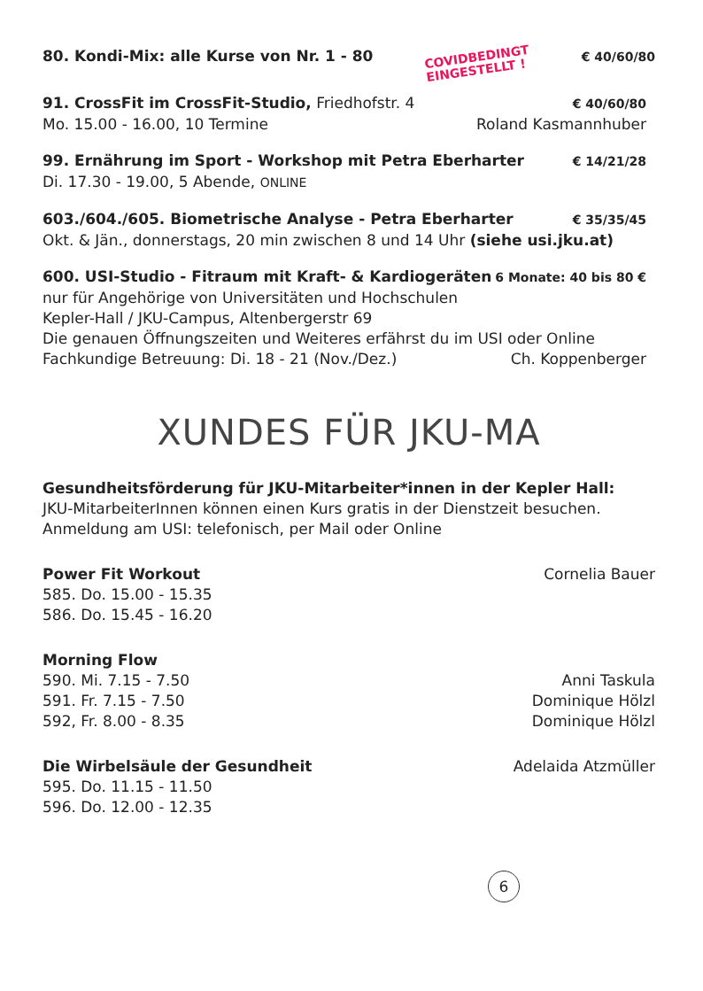80. Kondi-Mix: alle Kurse von Nr. 1 - 80 COVIDBEDINGT
EINGESTELLT ! € 40/60/80
91. CrossFit im CrossFit-Studio, Friedhofstr. 4 € 40/60/80
Mo. 15.00 - 16.00, 10 Termine Roland Kasmannhuber
99. Ernährung im Sport - Workshop mit Petra Eberharter € 14/21/28
Di. 17.30 - 19.00, 5 Abende, ONLINE
603./604./605. Biometrische Analyse - Petra Eberharter € 35/35/45
Okt. & Jän., donnerstags, 20 min zwischen 8 und 14 Uhr (siehe usi.jku.at)
600. USI-Studio - Fitraum mit Kraft- & Kardiogeräten 6 Monate: 40 bis 80 €
nur für Angehörige von Universitäten und Hochschulen
Kepler-Hall / JKU-Campus, Altenbergerstr 69
Die genauen Öffnungszeiten und Weiteres erfährst du im USI oder Online
Fachkundige Betreuung: Di. 18 - 21 (Nov./Dez.) Ch. Koppenberger
XUNDES FÜR JKU-MA
Gesundheitsförderung für JKU-Mitarbeiter*innen in der Kepler Hall:
JKU-MitarbeiterInnen können einen Kurs gratis in der Dienstzeit besuchen.
Anmeldung am USI: telefonisch, per Mail oder Online
Power Fit Workout Cornelia Bauer
585. Do. 15.00 - 15.35
586. Do. 15.45 - 16.20
Morning Flow
590. Mi. 7.15 - 7.50 Anni Taskula
591. Fr. 7.15 - 7.50 Dominique Hölzl
592, Fr. 8.00 - 8.35 Dominique Hölzl
Die Wirbelsäule der Gesundheit Adelaida Atzmüller
595. Do. 11.15 - 11.50
596. Do. 12.00 - 12.35
6